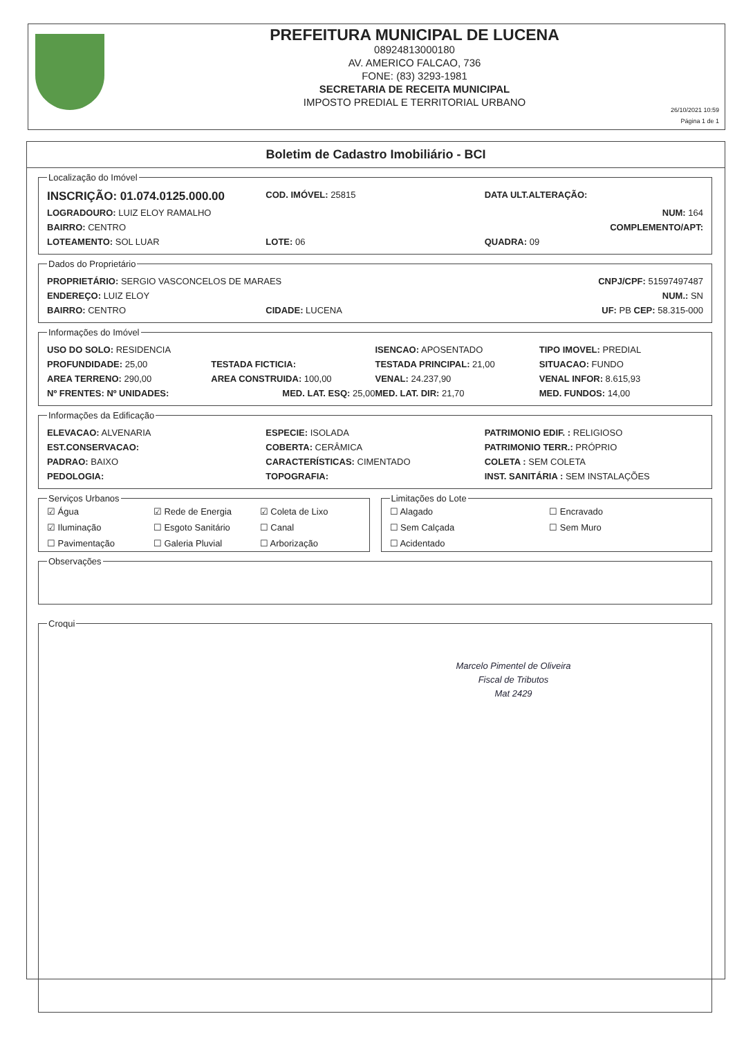PREFEITURA MUNICIPAL DE LUCENA
08924813000180
AV. AMERICO FALCAO, 736
FONE: (83) 3293-1981
SECRETARIA DE RECEITA MUNICIPAL
IMPOSTO PREDIAL E TERRITORIAL URBANO
26/10/2021 10:59
Página 1 de 1
Boletim de Cadastro Imobiliário - BCI
Localização do Imóvel
INSCRIÇÃO: 01.074.0125.000.00 COD. IMÓVEL: 25815 DATA ULT.ALTERAÇÃO:
LOGRADOURO: LUIZ ELOY RAMALHO NUM: 164
BAIRRO: CENTRO COMPLEMENTO/APT:
LOTEAMENTO: SOL LUAR LOTE: 06 QUADRA: 09
Dados do Proprietário
PROPRIETÁRIO: SERGIO VASCONCELOS DE MARAES CNPJ/CPF: 51597497487
ENDEREÇO: LUIZ ELOY NUM.: SN
BAIRRO: CENTRO CIDADE: LUCENA UF: PB CEP: 58.315-000
Informações do Imóvel
USO DO SOLO: RESIDENCIA ISENCAO: APOSENTADO TIPO IMOVEL: PREDIAL
PROFUNDIDADE: 25,00 TESTADA FICTICIA: TESTADA PRINCIPAL: 21,00 SITUACAO: FUNDO
AREA TERRENO: 290,00 AREA CONSTRUIDA: 100,00 VENAL: 24.237,90 VENAL INFOR: 8.615,93
Nº FRENTES: Nº UNIDADES: MED. LAT. ESQ: 25,00 MED. LAT. DIR: 21,70 MED. FUNDOS: 14,00
Informações da Edificação
ELEVACAO: ALVENARIA ESPECIE: ISOLADA PATRIMONIO EDIF. : RELIGIOSO
EST.CONSERVACAO: COBERTA: CERÂMICA PATRIMONIO TERR.: PRÓPRIO
PADRAO: BAIXO CARACTERÍSTICAS: CIMENTADO COLETA : SEM COLETA
PEDOLOGIA: TOPOGRAFIA: INST. SANITÁRIA : SEM INSTALAÇÕES
Serviços Urbanos
☑ Água ☑ Rede de Energia ☑ Coleta de Lixo ☑ Iluminação ☐ Esgoto Sanitário ☐ Canal ☐ Pavimentação ☐ Galeria Pluvial ☐ Arborização
Limitações do Lote
☐ Alagado ☐ Encravado ☐ Sem Calçada ☐ Sem Muro ☐ Acidentado
Observações Croqui
Marcelo Pimentel de Oliveira
Fiscal de Tributos
Mat 2429